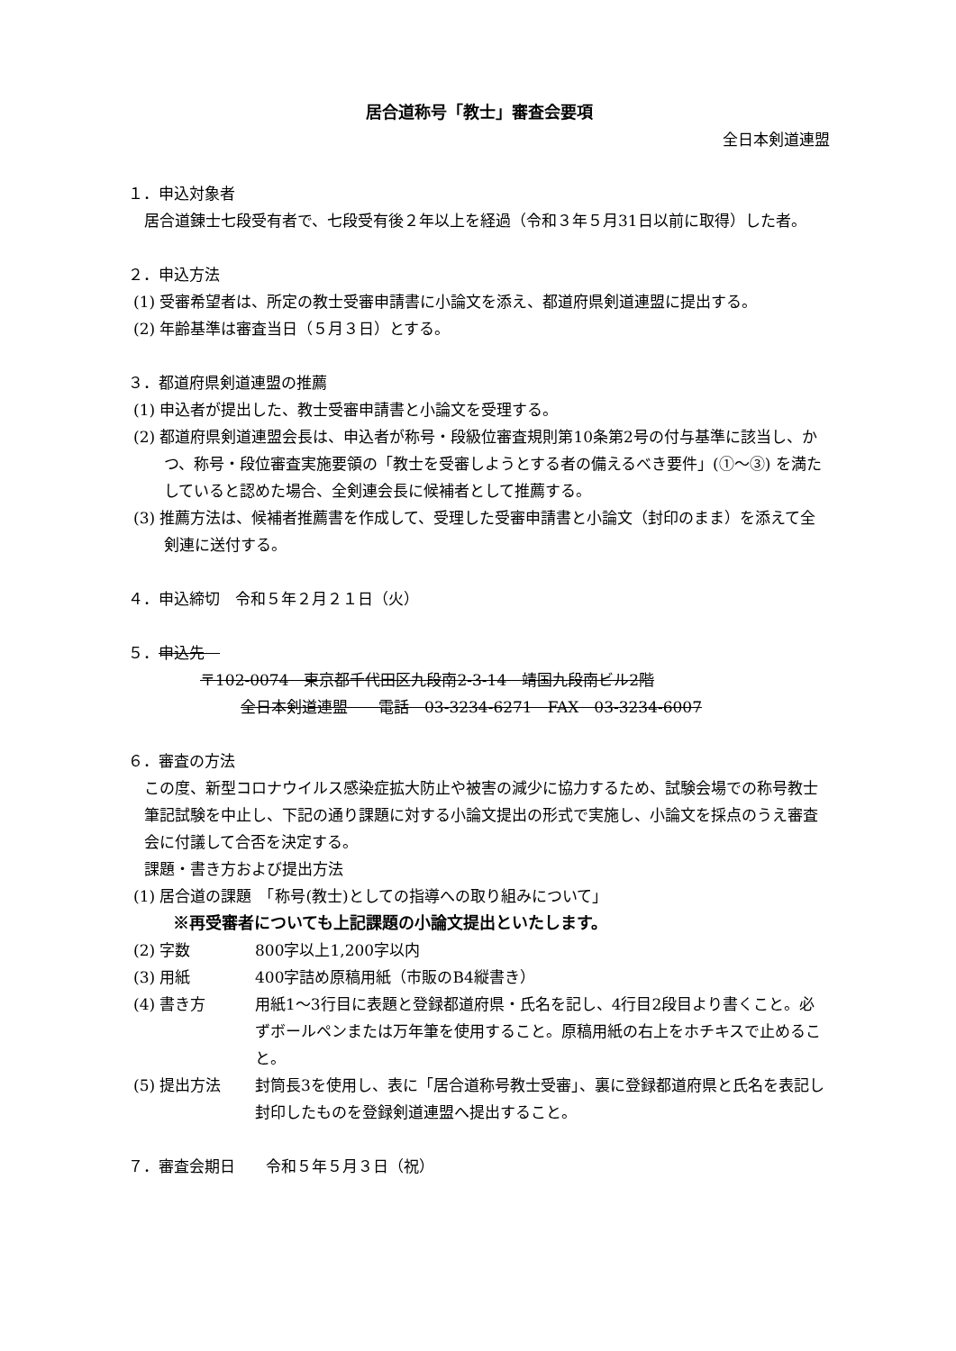居合道称号「教士」審査会要項
全日本剣道連盟
１．申込対象者
居合道錬士七段受有者で、七段受有後２年以上を経過（令和３年５月31日以前に取得）した者。
２．申込方法
(1) 受審希望者は、所定の教士受審申請書に小論文を添え、都道府県剣道連盟に提出する。
(2) 年齢基準は審査当日（５月３日）とする。
３．都道府県剣道連盟の推薦
(1) 申込者が提出した、教士受審申請書と小論文を受理する。
(2) 都道府県剣道連盟会長は、申込者が称号・段級位審査規則第10条第2号の付与基準に該当し、かつ、称号・段位審査実施要領の「教士を受審しようとする者の備えるべき要件」(①～③) を満たしていると認めた場合、全剣連会長に候補者として推薦する。
(3) 推薦方法は、候補者推薦書を作成して、受理した受審申請書と小論文（封印のまま）を添えて全剣連に送付する。
４．申込締切　令和５年２月２１日（火）
５．申込先　
〒102-0074　東京都千代田区九段南2-3-14　靖国九段南ビル2階
全日本剣道連盟　　電話　03-3234-6271　FAX　03-3234-6007
６．審査の方法
この度、新型コロナウイルス感染症拡大防止や被害の減少に協力するため、試験会場での称号教士筆記試験を中止し、下記の通り課題に対する小論文提出の形式で実施し、小論文を採点のうえ審査会に付議して合否を決定する。
課題・書き方および提出方法
(1) 居合道の課題　「称号(教士)としての指導への取り組みについて」
※再受審者についても上記課題の小論文提出といたします。
(2) 字数 800字以上1,200字以内
(3) 用紙 400字詰め原稿用紙（市販のB4縦書き）
(4) 書き方 用紙1～3行目に表題と登録都道府県・氏名を記し、4行目2段目より書くこと。必ずボールペンまたは万年筆を使用すること。原稿用紙の右上をホチキスで止めること。
(5) 提出方法 封筒長3を使用し、表に「居合道称号教士受審」、裏に登録都道府県と氏名を表記し封印したものを登録剣道連盟へ提出すること。
７．審査会期日　　令和５年５月３日（祝）